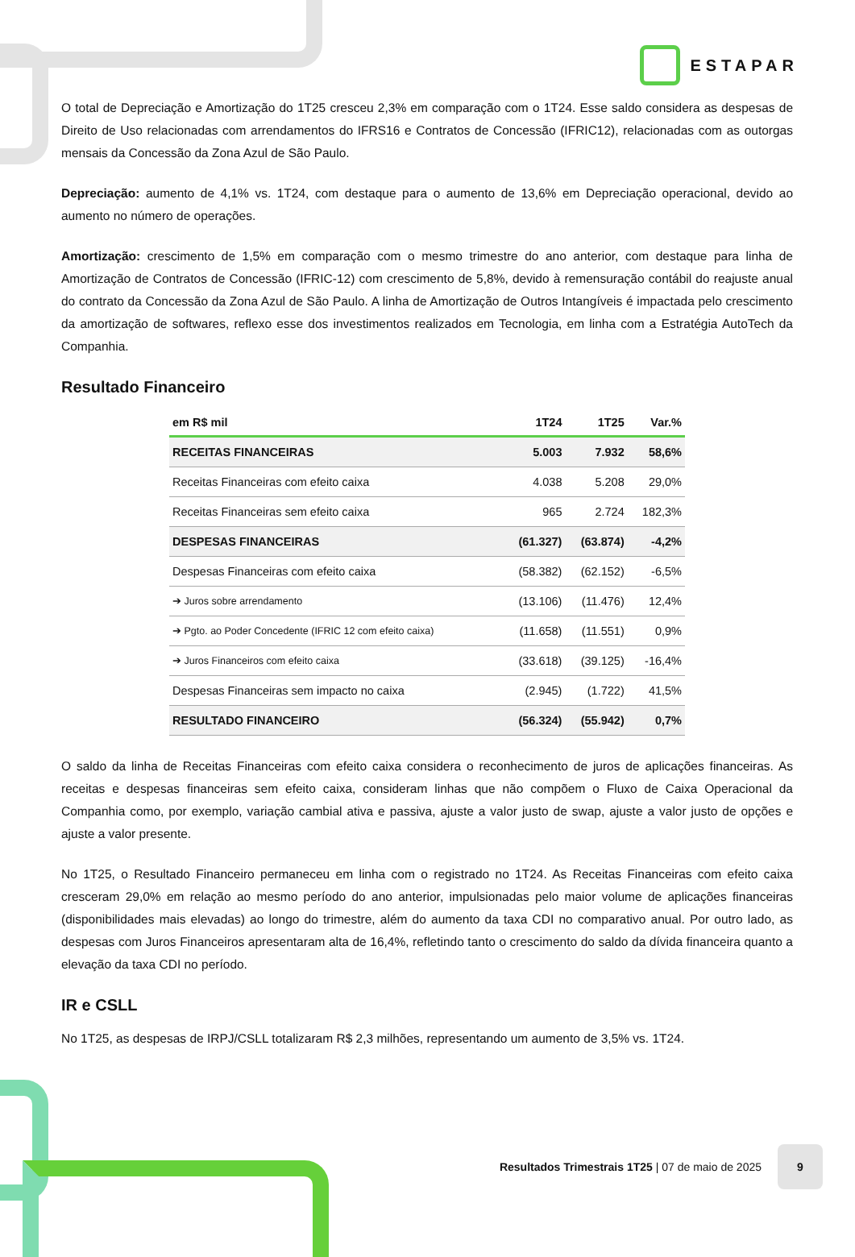ESTAPAR
O total de Depreciação e Amortização do 1T25 cresceu 2,3% em comparação com o 1T24. Esse saldo considera as despesas de Direito de Uso relacionadas com arrendamentos do IFRS16 e Contratos de Concessão (IFRIC12), relacionadas com as outorgas mensais da Concessão da Zona Azul de São Paulo.
Depreciação: aumento de 4,1% vs. 1T24, com destaque para o aumento de 13,6% em Depreciação operacional, devido ao aumento no número de operações.
Amortização: crescimento de 1,5% em comparação com o mesmo trimestre do ano anterior, com destaque para linha de Amortização de Contratos de Concessão (IFRIC-12) com crescimento de 5,8%, devido à remensuração contábil do reajuste anual do contrato da Concessão da Zona Azul de São Paulo. A linha de Amortização de Outros Intangíveis é impactada pelo crescimento da amortização de softwares, reflexo esse dos investimentos realizados em Tecnologia, em linha com a Estratégia AutoTech da Companhia.
Resultado Financeiro
| em R$ mil | 1T24 | 1T25 | Var.% |
| --- | --- | --- | --- |
| RECEITAS FINANCEIRAS | 5.003 | 7.932 | 58,6% |
| Receitas Financeiras com efeito caixa | 4.038 | 5.208 | 29,0% |
| Receitas Financeiras sem efeito caixa | 965 | 2.724 | 182,3% |
| DESPESAS FINANCEIRAS | (61.327) | (63.874) | -4,2% |
| Despesas Financeiras com efeito caixa | (58.382) | (62.152) | -6,5% |
| ➔ Juros sobre arrendamento | (13.106) | (11.476) | 12,4% |
| ➔ Pgto. ao Poder Concedente (IFRIC 12 com efeito caixa) | (11.658) | (11.551) | 0,9% |
| ➔ Juros Financeiros com efeito caixa | (33.618) | (39.125) | -16,4% |
| Despesas Financeiras sem impacto no caixa | (2.945) | (1.722) | 41,5% |
| RESULTADO FINANCEIRO | (56.324) | (55.942) | 0,7% |
O saldo da linha de Receitas Financeiras com efeito caixa considera o reconhecimento de juros de aplicações financeiras. As receitas e despesas financeiras sem efeito caixa, consideram linhas que não compõem o Fluxo de Caixa Operacional da Companhia como, por exemplo, variação cambial ativa e passiva, ajuste a valor justo de swap, ajuste a valor justo de opções e ajuste a valor presente.
No 1T25, o Resultado Financeiro permaneceu em linha com o registrado no 1T24. As Receitas Financeiras com efeito caixa cresceram 29,0% em relação ao mesmo período do ano anterior, impulsionadas pelo maior volume de aplicações financeiras (disponibilidades mais elevadas) ao longo do trimestre, além do aumento da taxa CDI no comparativo anual. Por outro lado, as despesas com Juros Financeiros apresentaram alta de 16,4%, refletindo tanto o crescimento do saldo da dívida financeira quanto a elevação da taxa CDI no período.
IR e CSLL
No 1T25, as despesas de IRPJ/CSLL totalizaram R$ 2,3 milhões, representando um aumento de 3,5% vs. 1T24.
Resultados Trimestrais 1T25 | 07 de maio de 2025
9